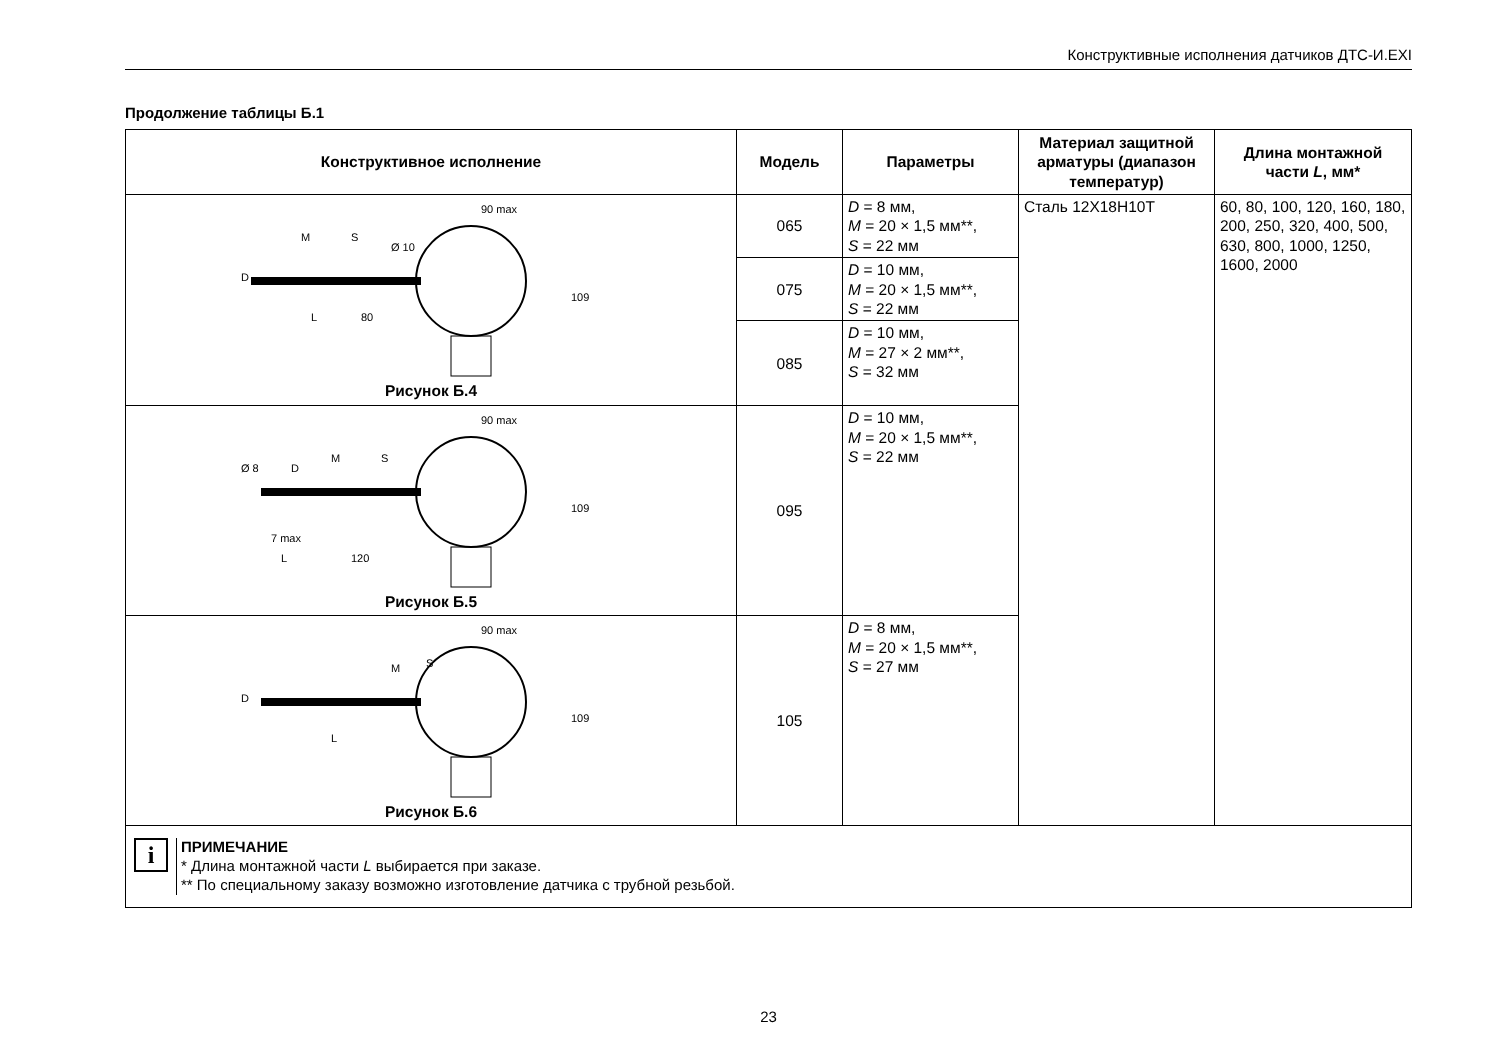Конструктивные исполнения датчиков ДТС-И.EXI
Продолжение таблицы Б.1
| Конструктивное исполнение | Модель | Параметры | Материал защитной арматуры (диапазон температур) | Длина монтажной части L , мм* |
| --- | --- | --- | --- | --- |
| 90 max 109 L 80 D M S Ø 10 Рисунок Б.4 | 065 | D = 8 мм, M = 20 × 1,5 мм**, S = 22 мм | Сталь 12Х18Н10Т | 60, 80, 100, 120, 160, 180, 200, 250, 320, 400, 500, 630, 800, 1000, 1250, 1600, 2000 |
| | 075 | D = 10 мм, M = 20 × 1,5 мм**, S = 22 мм | | |
| | 085 | D = 10 мм, M = 27 × 2 мм**, S = 32 мм | | |
| 90 max 109 7 max L 120 Ø 8 D M S Рисунок Б.5 | 095 | D = 10 мм, M = 20 × 1,5 мм**, S = 22 мм | | |
| 90 max 109 L D M S Рисунок Б.6 | 105 | D = 8 мм, M = 20 × 1,5 мм**, S = 27 мм | | |
| i ПРИМЕЧАНИЕ * Длина монтажной части L выбирается при заказе. ** По специальному заказу возможно изготовление датчика с трубной резьбой. | | | | |
23